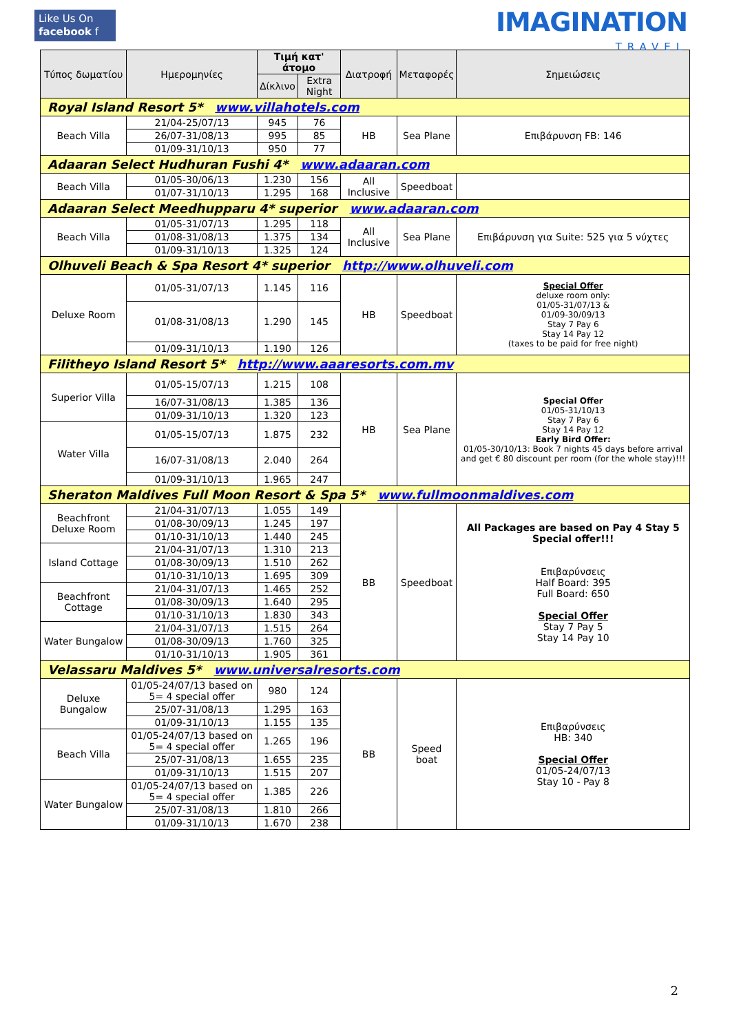Like Us On
facebook f
IMAGINATION
TRAVEL
| Τύπος δωματίου | Ημερομηνίες | Τιμή κατ' άτομο | | Διατροφή | Μεταφορές | Σημειώσεις |
| --- | --- | --- | --- | --- | --- | --- |
| | | Δίκλινο | Extra Night | | | |
| Royal Island Resort 5* www.villahotels.com | | | | | | |
| Beach Villa | 21/04-25/07/13 | 945 | 76 | HB | Sea Plane | Επιβάρυνση FB: 146 |
| | 26/07-31/08/13 | 995 | 85 | | | |
| | 01/09-31/10/13 | 950 | 77 | | | |
| Adaaran Select Hudhuran Fushi 4* www.adaaran.com | | | | | | |
| Beach Villa | 01/05-30/06/13 | 1.230 | 156 | All Inclusive | Speedboat | |
| | 01/07-31/10/13 | 1.295 | 168 | | | |
| Adaaran Select Meedhupparu 4* superior www.adaaran.com | | | | | | |
| Beach Villa | 01/05-31/07/13 | 1.295 | 118 | All Inclusive | Sea Plane | Επιβάρυνση για Suite: 525 για 5 νύχτες |
| | 01/08-31/08/13 | 1.375 | 134 | | | |
| | 01/09-31/10/13 | 1.325 | 124 | | | |
| Olhuveli Beach & Spa Resort 4* superior http://www.olhuveli.com | | | | | | |
| Deluxe Room | 01/05-31/07/13 | 1.145 | 116 | HB | Speedboat | Special Offer deluxe room only: 01/05-31/07/13 & 01/09-30/09/13 Stay 7 Pay 6 Stay 14 Pay 12 (taxes to be paid for free night) |
| | 01/08-31/08/13 | 1.290 | 145 | | | |
| | 01/09-31/10/13 | 1.190 | 126 | | | |
| Filitheyo Island Resort 5* http://www.aaaresorts.com.mv | | | | | | |
| Superior Villa | 01/05-15/07/13 | 1.215 | 108 | HB | Sea Plane | Special Offer 01/05-31/10/13 Stay 7 Pay 6 Stay 14 Pay 12 Early Bird Offer: 01/05-30/10/13: Book 7 nights 45 days before arrival and get € 80 discount per room (for the whole stay)!!! |
| | 16/07-31/08/13 | 1.385 | 136 | | | |
| | 01/09-31/10/13 | 1.320 | 123 | | | |
| Water Villa | 01/05-15/07/13 | 1.875 | 232 | | | |
| | 16/07-31/08/13 | 2.040 | 264 | | | |
| | 01/09-31/10/13 | 1.965 | 247 | | | |
| Sheraton Maldives Full Moon Resort & Spa 5* www.fullmoonmaldives.com | | | | | | |
| Beachfront Deluxe Room | 21/04-31/07/13 | 1.055 | 149 | BB | Speedboat | All Packages are based on Pay 4 Stay 5 Special offer!!! Επιβαρύνσεις Half Board: 395 Full Board: 650 Special Offer Stay 7 Pay 5 Stay 14 Pay 10 |
| | 01/08-30/09/13 | 1.245 | 197 | | | |
| | 01/10-31/10/13 | 1.440 | 245 | | | |
| Island Cottage | 21/04-31/07/13 | 1.310 | 213 | | | |
| | 01/08-30/09/13 | 1.510 | 262 | | | |
| | 01/10-31/10/13 | 1.695 | 309 | | | |
| Beachfront Cottage | 21/04-31/07/13 | 1.465 | 252 | | | |
| | 01/08-30/09/13 | 1.640 | 295 | | | |
| | 01/10-31/10/13 | 1.830 | 343 | | | |
| Water Bungalow | 21/04-31/07/13 | 1.515 | 264 | | | |
| | 01/08-30/09/13 | 1.760 | 325 | | | |
| | 01/10-31/10/13 | 1.905 | 361 | | | |
| Velassaru Maldives 5* www.universalresorts.com | | | | | | |
| Deluxe Bungalow | 01/05-24/07/13 based on 5= 4 special offer | 980 | 124 | BB | Speed boat | Επιβαρύνσεις HB: 340 Special Offer 01/05-24/07/13 Stay 10 - Pay 8 |
| | 25/07-31/08/13 | 1.295 | 163 | | | |
| | 01/09-31/10/13 | 1.155 | 135 | | | |
| Beach Villa | 01/05-24/07/13 based on 5= 4 special offer | 1.265 | 196 | | | |
| | 25/07-31/08/13 | 1.655 | 235 | | | |
| | 01/09-31/10/13 | 1.515 | 207 | | | |
| Water Bungalow | 01/05-24/07/13 based on 5= 4 special offer | 1.385 | 226 | | | |
| | 25/07-31/08/13 | 1.810 | 266 | | | |
| | 01/09-31/10/13 | 1.670 | 238 | | | |
2